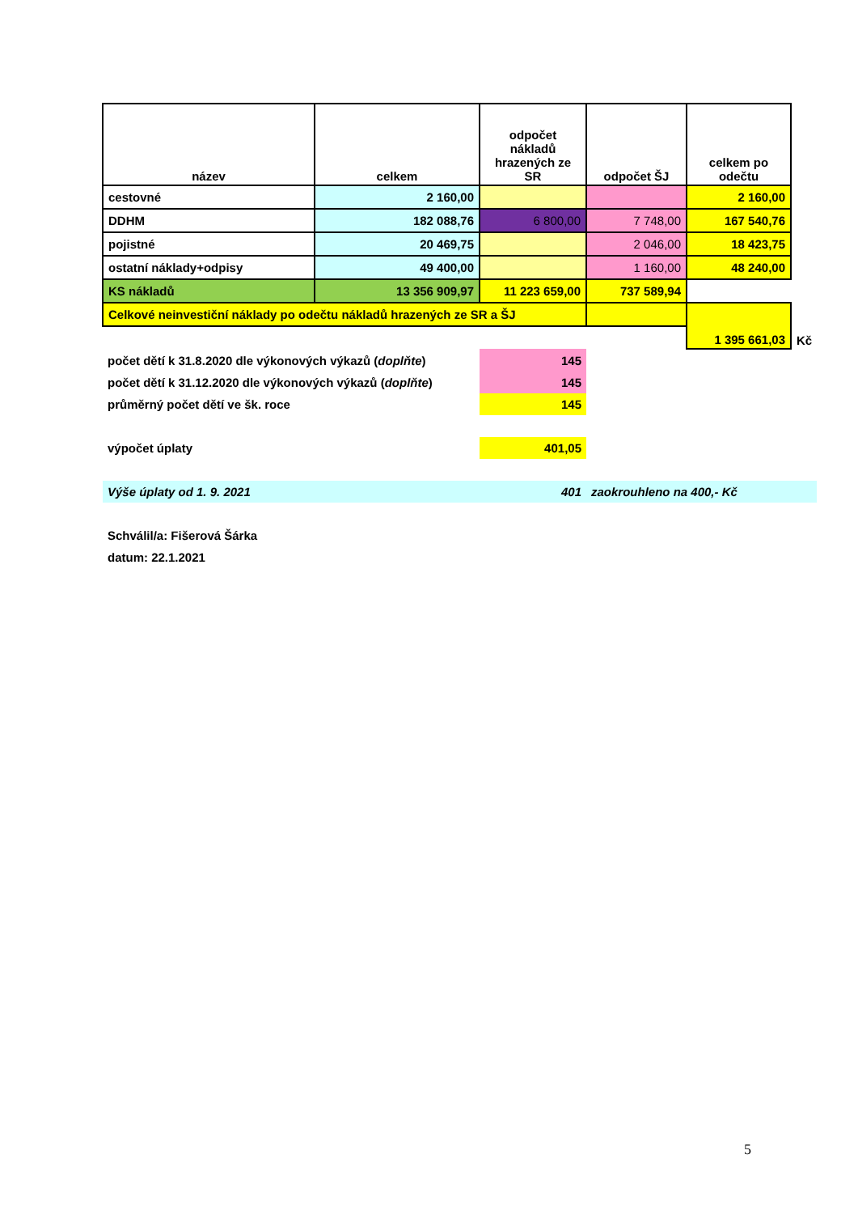| název | celkem | odpočet nákladů hrazených ze SR | odpočet ŠJ | celkem po odečtu | |
| cestovné | 2 160,00 | | | 2 160,00 | |
| DDHM | 182 088,76 | 6 800,00 | 7 748,00 | 167 540,76 | |
| pojistné | 20 469,75 | | 2 046,00 | 18 423,75 | |
| ostatní náklady+odpisy | 49 400,00 | | 1 160,00 | 48 240,00 | |
| KS nákladů | 13 356 909,97 | 11 223 659,00 | 737 589,94 | | |
| Celkové neinvestiční náklady po odečtu nákladů hrazených ze SR a ŠJ | | | | 1 395 661,03 | Kč |
| počet dětí k 31.8.2020 dle výkonových výkazů ( doplňte ) | | 145 | | | |
| počet dětí k 31.12.2020 dle výkonových výkazů ( doplňte ) | | 145 | | | |
| průměrný počet dětí ve šk. roce | | 145 | | | |
| výpočet úplaty | | 401,05 | | | |
| Výše úplaty od 1. 9. 2021 | | 401 | zaokrouhleno na 400,- Kč | | |
| Schválil/a: Fišerová Šárka | | | | | |
| datum: 22.1.2021 | | | | | |
5